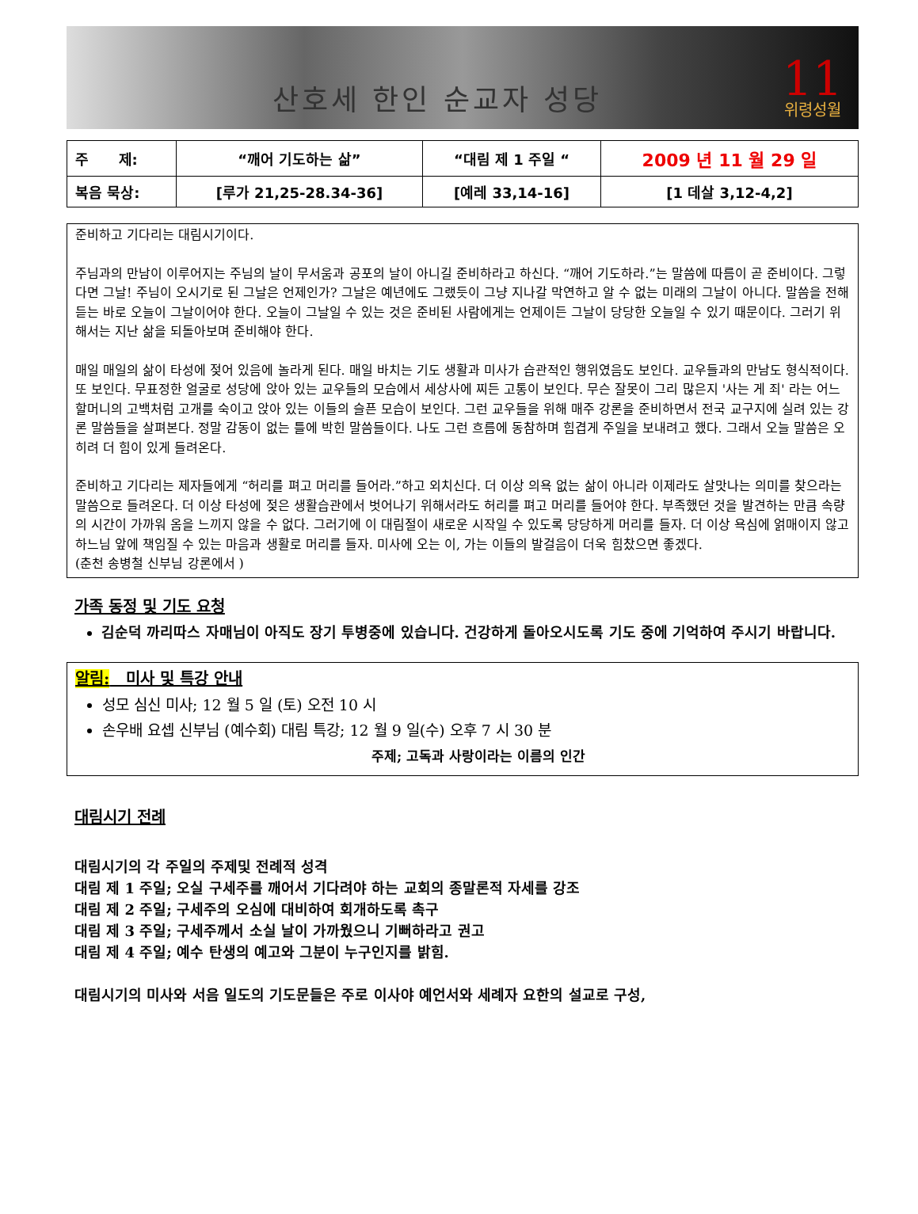산호세 한인 순교자 성당 11
위령성월
| 주 제: | “깨어 기도하는 삶” | “대림 제 1 주일 “ | 2009 년 11 월 29 일 |
| 복음 묵상: | [루가 21,25-28.34-36] | [예레 33,14-16] | [1 데살 3,12-4,2] |
준비하고 기다리는 대림시기이다.
주님과의 만남이 이루어지는 주님의 날이 무서움과 공포의 날이 아니길 준비하라고 하신다. “깨어 기도하라.”는 말씀에 따름이 곧 준비이다. 그렇다면 그날! 주님이 오시기로 된 그날은 언제인가? 그날은 예년에도 그랬듯이 그냥 지나갈 막연하고 알 수 없는 미래의 그날이 아니다. 말씀을 전해 듣는 바로 오늘이 그날이어야 한다. 오늘이 그날일 수 있는 것은 준비된 사람에게는 언제이든 그날이 당당한 오늘일 수 있기 때문이다. 그러기 위해서는 지난 삶을 되돌아보며 준비해야 한다.
매일 매일의 삶이 타성에 젖어 있음에 놀라게 된다. 매일 바치는 기도 생활과 미사가 습관적인 행위였음도 보인다. 교우들과의 만남도 형식적이다. 또 보인다. 무표정한 얼굴로 성당에 앉아 있는 교우들의 모습에서 세상사에 찌든 고통이 보인다. 무슨 잘못이 그리 많은지 '사는 게 죄' 라는 어느 할머니의 고백처럼 고개를 숙이고 앉아 있는 이들의 슬픈 모습이 보인다. 그런 교우들을 위해 매주 강론을 준비하면서 전국 교구지에 실려 있는 강론 말씀들을 살펴본다. 정말 감동이 없는 틀에 박힌 말씀들이다. 나도 그런 흐름에 동참하며 힘겹게 주일을 보내려고 했다. 그래서 오늘 말씀은 오히려 더 힘이 있게 들려온다.
준비하고 기다리는 제자들에게 “허리를 펴고 머리를 들어라.”하고 외치신다. 더 이상 의욕 없는 삶이 아니라 이제라도 살맛나는 의미를 찾으라는 말씀으로 들려온다. 더 이상 타성에 젖은 생활습관에서 벗어나기 위해서라도 허리를 펴고 머리를 들어야 한다. 부족했던 것을 발견하는 만큼 속량의 시간이 가까워 옴을 느끼지 않을 수 없다. 그러기에 이 대림절이 새로운 시작일 수 있도록 당당하게 머리를 들자. 더 이상 욕심에 얽매이지 않고 하느님 앞에 책임질 수 있는 마음과 생활로 머리를 들자. 미사에 오는 이, 가는 이들의 발걸음이 더욱 힘찼으면 좋겠다.
(춘천 송병철 신부님 강론에서 )
가족 동정 및 기도 요청
김순덕 까리따스 자매님이 아직도 장기 투병중에 있습니다. 건강하게 돌아오시도록 기도 중에 기억하여 주시기 바랍니다.
알림: 미사 및 특강 안내
성모 심신 미사; 12 월 5 일 (토) 오전 10 시
손우배 요셉 신부님 (예수회) 대림 특강; 12 월 9 일(수) 오후 7 시 30 분
주제; 고독과 사랑이라는 이름의 인간
대림시기 전례
대림시기의 각 주일의 주제및 전례적 성격
대림 제 1 주일; 오실 구세주를 깨어서 기다려야 하는 교회의 종말론적 자세를 강조
대림 제 2 주일; 구세주의 오심에 대비하여 회개하도록 촉구
대림 제 3 주일; 구세주께서 소실 날이 가까웠으니 기뻐하라고 권고
대림 제 4 주일; 예수 탄생의 예고와 그분이 누구인지를 밝힘.
대림시기의 미사와 서음 일도의 기도문들은 주로 이사야 예언서와 세례자 요한의 설교로 구성,